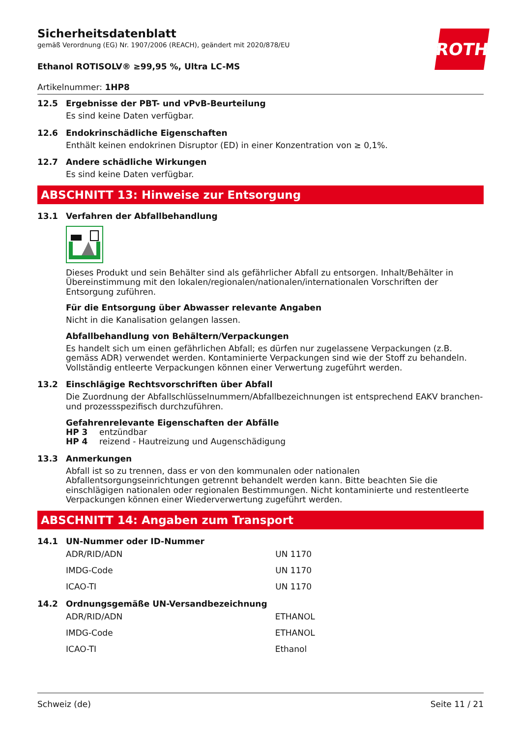ROTH
Sicherheitsdatenblatt
gemäß Verordnung (EG) Nr. 1907/2006 (REACH), geändert mit 2020/878/EU
Ethanol ROTISOLV® ≥99,95 %, Ultra LC-MS
Artikelnummer: 1HP8
12.5 Ergebnisse der PBT- und vPvB-Beurteilung
Es sind keine Daten verfügbar.
12.6 Endokrinschädliche Eigenschaften
Enthält keinen endokrinen Disruptor (ED) in einer Konzentration von ≥ 0,1%.
12.7 Andere schädliche Wirkungen
Es sind keine Daten verfügbar.
ABSCHNITT 13: Hinweise zur Entsorgung
13.1 Verfahren der Abfallbehandlung
Dieses Produkt und sein Behälter sind als gefährlicher Abfall zu entsorgen. Inhalt/Behälter in Übereinstimmung mit den lokalen/regionalen/nationalen/internationalen Vorschriften der Entsorgung zuführen.
Für die Entsorgung über Abwasser relevante Angaben
Nicht in die Kanalisation gelangen lassen.
Abfallbehandlung von Behältern/Verpackungen
Es handelt sich um einen gefährlichen Abfall; es dürfen nur zugelassene Verpackungen (z.B. gemäss ADR) verwendet werden. Kontaminierte Verpackungen sind wie der Stoff zu behandeln. Vollständig entleerte Verpackungen können einer Verwertung zugeführt werden.
13.2 Einschlägige Rechtsvorschriften über Abfall
Die Zuordnung der Abfallschlüsselnummern/Abfallbezeichnungen ist entsprechend EAKV branchen- und prozessspezifisch durchzuführen.
Gefahrenrelevante Eigenschaften der Abfälle
HP 3 entzündbar
HP 4 reizend - Hautreizung und Augenschädigung
13.3 Anmerkungen
Abfall ist so zu trennen, dass er von den kommunalen oder nationalen Abfallentsorgungseinrichtungen getrennt behandelt werden kann. Bitte beachten Sie die einschlägigen nationalen oder regionalen Bestimmungen. Nicht kontaminierte und restentleerte Verpackungen können einer Wiederverwertung zugeführt werden.
ABSCHNITT 14: Angaben zum Transport
14.1 UN-Nummer oder ID-Nummer
| ADR/RID/ADN | UN 1170 |
| IMDG-Code | UN 1170 |
| ICAO-TI | UN 1170 |
14.2 Ordnungsgemäße UN-Versandbezeichnung
| ADR/RID/ADN | ETHANOL |
| IMDG-Code | ETHANOL |
| ICAO-TI | Ethanol |
Schweiz (de) Seite 11 / 21